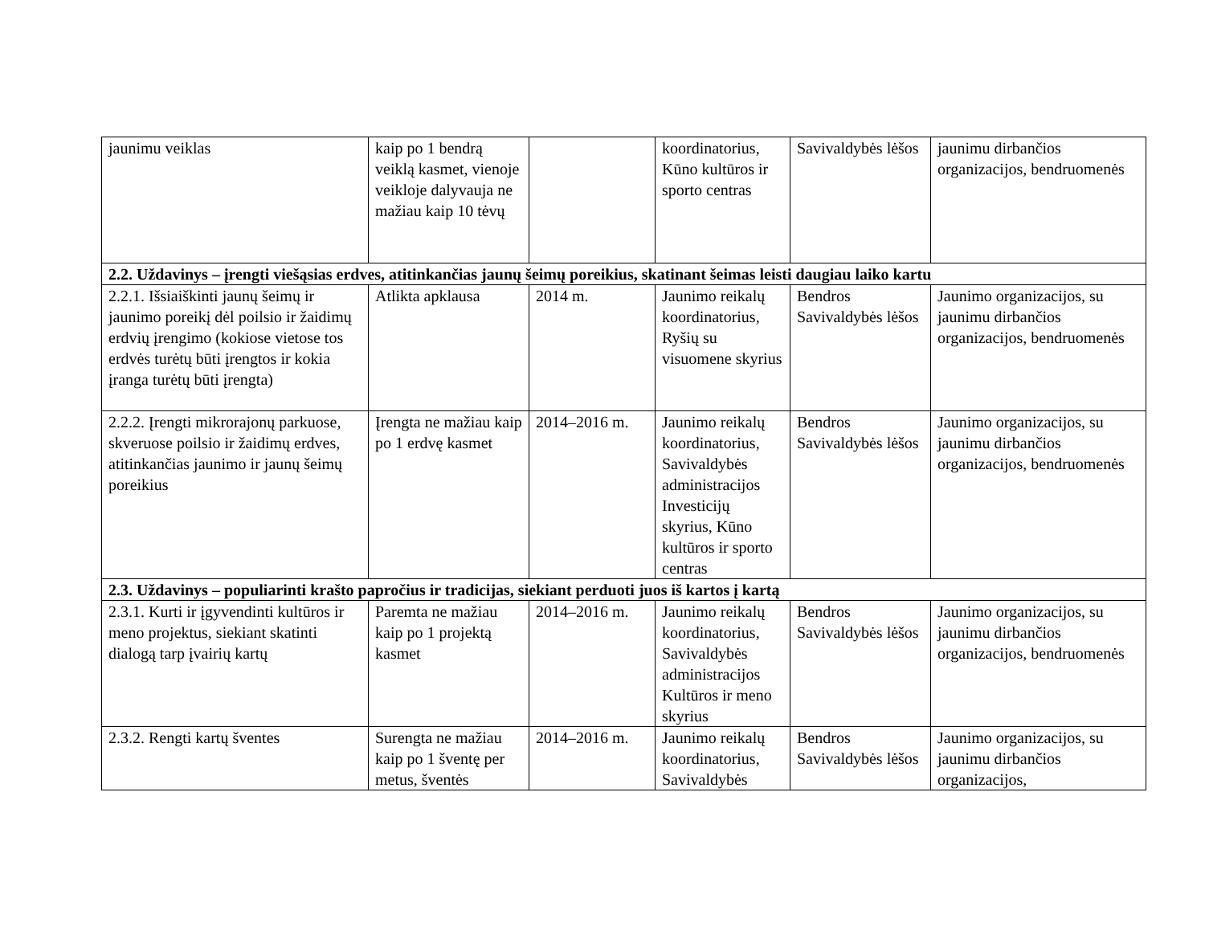| jaunimu veiklas | kaip po 1 bendrą veiklą kasmet, vienoje veikloje dalyvauja ne mažiau kaip 10 tėvų | | koordinatorius, Kūno kultūros ir sporto centras | Savivaldybės lėšos | jaunimu dirbančios organizacijos, bendruomenės |
| 2.2. Uždavinys – įrengti viešąsias erdves, atitinkančias jaunų šeimų poreikius, skatinant šeimas leisti daugiau laiko kartu | | | | | |
| 2.2.1. Išsiaiškinti jaunų šeimų ir jaunimo poreikį dėl poilsio ir žaidimų erdvių įrengimo (kokiose vietose tos erdvės turėtų būti įrengtos ir kokia įranga turėtų būti įrengta) | Atlikta apklausa | 2014 m. | Jaunimo reikalų koordinatorius, Ryšių su visuomene skyrius | Bendros Savivaldybės lėšos | Jaunimo organizacijos, su jaunimu dirbančios organizacijos, bendruomenės |
| 2.2.2. Įrengti mikrorajonų parkuose, skveruose poilsio ir žaidimų erdves, atitinkančias jaunimo ir jaunų šeimų poreikius | Įrengta ne mažiau kaip po 1 erdvę kasmet | 2014–2016 m. | Jaunimo reikalų koordinatorius, Savivaldybės administracijos Investicijų skyrius, Kūno kultūros ir sporto centras | Bendros Savivaldybės lėšos | Jaunimo organizacijos, su jaunimu dirbančios organizacijos, bendruomenės |
| 2.3. Uždavinys – populiarinti krašto papročius ir tradicijas, siekiant perduoti juos iš kartos į kartą | | | | | |
| 2.3.1. Kurti ir įgyvendinti kultūros ir meno projektus, siekiant skatinti dialogą tarp įvairių kartų | Paremta ne mažiau kaip po 1 projektą kasmet | 2014–2016 m. | Jaunimo reikalų koordinatorius, Savivaldybės administracijos Kultūros ir meno skyrius | Bendros Savivaldybės lėšos | Jaunimo organizacijos, su jaunimu dirbančios organizacijos, bendruomenės |
| 2.3.2. Rengti kartų šventes | Surengta ne mažiau kaip po 1 šventę per metus, šventės | 2014–2016 m. | Jaunimo reikalų koordinatorius, Savivaldybės | Bendros Savivaldybės lėšos | Jaunimo organizacijos, su jaunimu dirbančios organizacijos, |